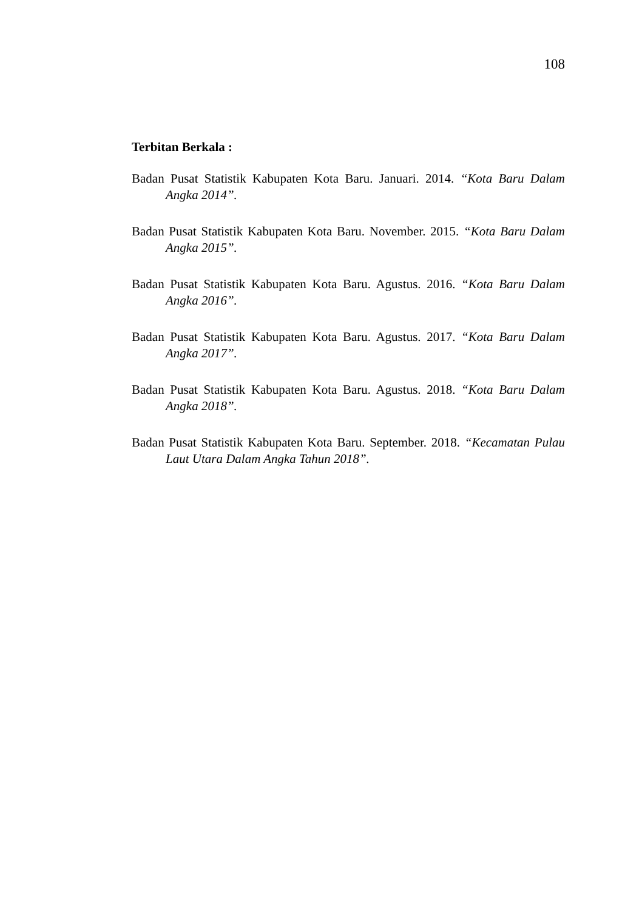108
Terbitan Berkala :
Badan Pusat Statistik Kabupaten Kota Baru. Januari. 2014. “Kota Baru Dalam Angka 2014”.
Badan Pusat Statistik Kabupaten Kota Baru. November. 2015. “Kota Baru Dalam Angka 2015”.
Badan Pusat Statistik Kabupaten Kota Baru. Agustus. 2016. “Kota Baru Dalam Angka 2016”.
Badan Pusat Statistik Kabupaten Kota Baru. Agustus. 2017. “Kota Baru Dalam Angka 2017”.
Badan Pusat Statistik Kabupaten Kota Baru. Agustus. 2018. “Kota Baru Dalam Angka 2018”.
Badan Pusat Statistik Kabupaten Kota Baru. September. 2018. “Kecamatan Pulau Laut Utara Dalam Angka Tahun 2018”.